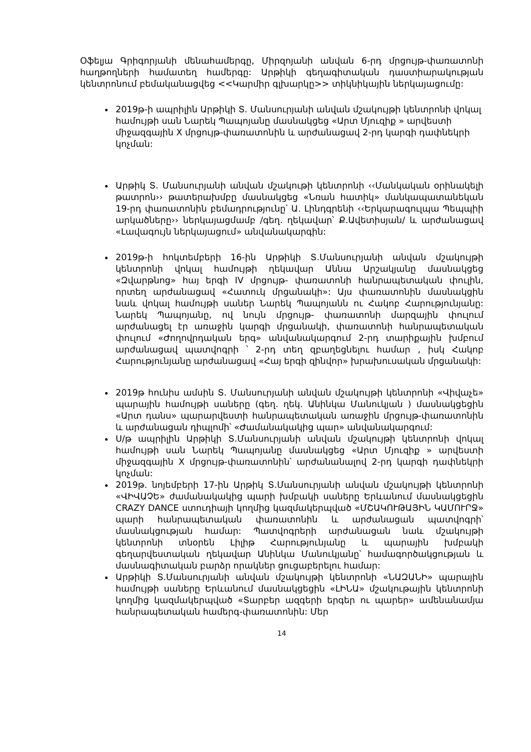Օֆելյա Գրիգորյանի մենահամերգը, Միրզոյանի անվան 6-րդ մրցույթ-փառատոնի հաղթողների համատեղ համերգը: Արթիկի գեղագիտական դաստիարակության կենտրոնում բեմականացվեց <<Կարմիր գլխարկը>> տիկնիկային ներկայացումը:
2019թ-ի ապրիլին Արթիկի Տ. Մանսուրյանի անվան մշակույթի կենտրոնի վոկալ համույթի սան Նարեկ Պապոյանը մասնակցեց «Արտ Մյուզիք » արվեստի միջազգային X մրցույթ-փառատոնին և արժանացավ 2-րդ կարգի դափնեկրի կոչման:
Արթիկ Տ. Մանսուրյանի անվան մշակութի կենտրոնի ‹‹Մանկական օրինակելի թատրոն›› թատերախմբը մասնակցեց «Նռան հատիկ» մանկապատանեկան 19-րդ փառատոնին բեմադրությունը՝ Ա. Լինդգրենի ‹‹Երկարագուլպա Պեպպիի արկածները›› ներկայացմամբ /գեղ. ղեկավար՝ Ք.Ավետիսյան/ և արժանացավ «Լավագույն ներկայացում» անվանակարգին:
2019թ-ի հոկտեմբերի 16-ին Արթիկի Տ.Մանսուրյանի անվան մշակույթի կենտրոնի վոկալ համույթի ղեկավար Աննա Արշակյանը մասնակցեց «Զվարթնոց» հայ երգի IV մրցույթ- փառատոնի հանրապետական փուլին, որտեղ արժանացավ «Հատուկ մրցանակի»: Այս փառատոնին մասնակցին նաև վոկալ համույթի սաներ Նարեկ Պապոյանն ու Հակոբ Հարությունյանը: Նարեկ Պապոյանը, ով նույն մրցույթ- փառատոնի մարզային փուլում արժանացել էր առաջին կարգի մրցանակի, փառատոնի հանրապետական փուլում «Ժողովրդական երգ» անվանակարգում 2-րդ տարիքային խմբում արժանացավ պատվոգրի ՝ 2-րդ տեղ զբաղեցնելու համար , իսկ Հակոբ Հարությունյանը արժանացավ «Հայ երգի զինվոր» խրախուսական մրցանակի:
2019թ հունիս ամսին Տ. Մանսուրյանի անվան մշակույթի կենտրոնի «Վիվաչե» պարային համույթի սաները (գեղ. ղեկ. Անինկա Մանուկյան ) մասնակցեցին «Արտ դանս» պարարվեստի հանրապետական առաջին մրցույթ-փառատոնին և արժանացան դիպլոմի՝ «Ժամանակակից պար» անվանակարգում:
Ս/թ ապրիլին Արթիկի Տ.Մանսուրյանի անվան մշակույթի կենտրոնի վոկալ համույթի սան Նարեկ Պապոյանը մասնակցեց «Արտ Մյուզիք » արվեստի միջազգային X մրցույթ-փառատոնին՝ արժանանալով 2-րդ կարգի դափնեկրի կոչման:
2019թ. նոյեմբերի 17-ին Արթիկ Տ.Մանսուրյանի անվան մշակույթի կենտրոնի «ՎԻՎԱՉԵ» ժամանակակից պարի խմբակի սաները Երևանում մասնակցեցին CRAZY DANCE ստուդիայի կողմից կազմակերպված «ՄՇԱԿՈՒԹԱՅԻՆ ԿԱՄՈՒՐՋ» պարի հանրապետական փառատոնին և արժանացան պատվոգրի՝ մասնակցության համար: Պատվոգրերի արժանացան նաև մշակույթի կենտրոնի տնօրեն Լիլիթ Հարությունյանը և պարային խմբակի գեղարվեստական ղեկավար Անինկա Մանուկյանը՝ համագործակցության և մասնագիտական բարձր որակներ ցուցաբերելու համար:
Արթիկի Տ.Մանսուրյանի անվան մշակույթի կենտրոնի «ՆԱԶԱՆԻ» պարային համույթի սաները Երևանում մասնակցեցին «ԼԻՆԱ» մշակութային կենտրոնի կողմից կազմակերպված «Տարբեր ազգերի երգեր ու պարեր» ամենանամյա հանրապետական համերգ-փառատոնին: Մեր
14